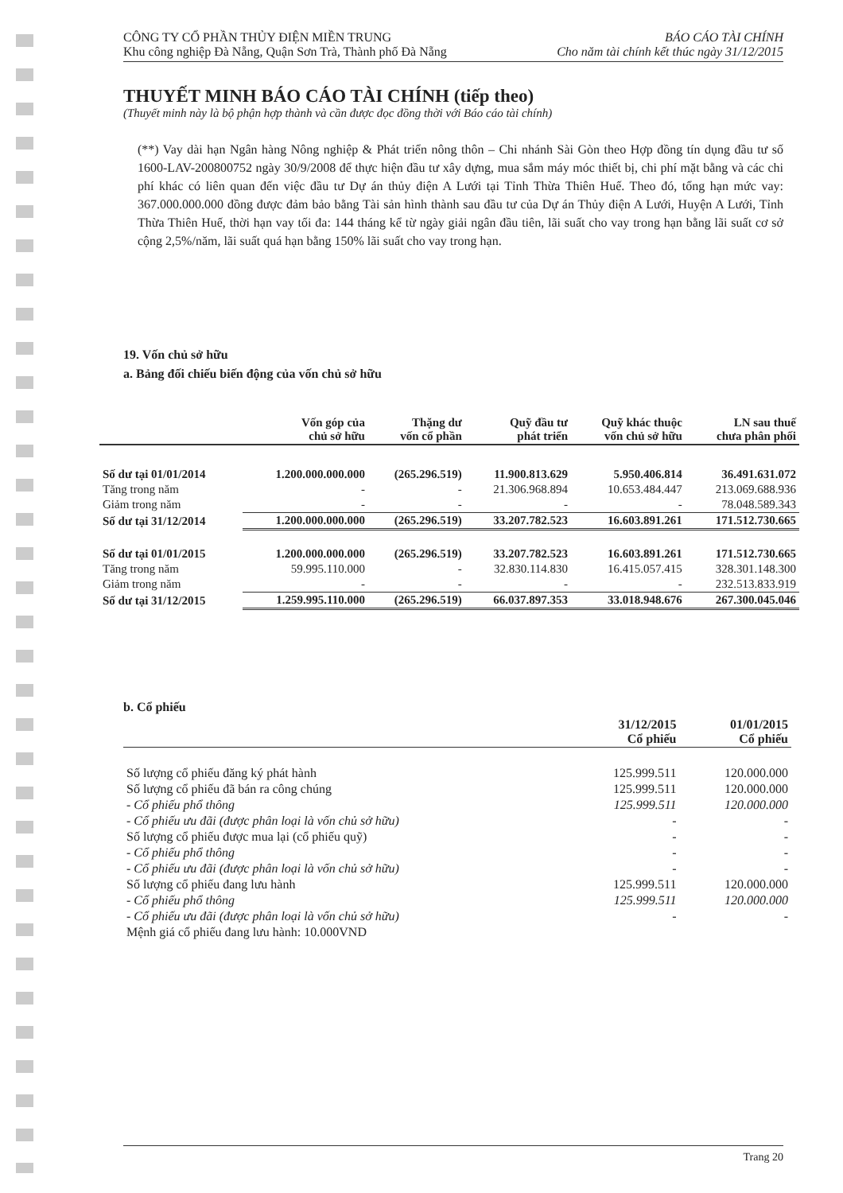CÔNG TY CỔ PHẦN THỦY ĐIỆN MIỀN TRUNG
Khu công nghiệp Đà Nẵng, Quận Sơn Trà, Thành phố Đà Nẵng
BÁO CÁO TÀI CHÍNH
Cho năm tài chính kết thúc ngày 31/12/2015
THUYẾT MINH BÁO CÁO TÀI CHÍNH (tiếp theo)
(Thuyết minh này là bộ phận hợp thành và cần được đọc đồng thời với Báo cáo tài chính)
(**) Vay dài hạn Ngân hàng Nông nghiệp & Phát triển nông thôn – Chi nhánh Sài Gòn theo Hợp đồng tín dụng đầu tư số 1600-LAV-200800752 ngày 30/9/2008 để thực hiện đầu tư xây dựng, mua sắm máy móc thiết bị, chi phí mặt bằng và các chi phí khác có liên quan đến việc đầu tư Dự án thủy điện A Lưới tại Tỉnh Thừa Thiên Huế. Theo đó, tổng hạn mức vay: 367.000.000.000 đồng được đảm bảo bằng Tài sản hình thành sau đầu tư của Dự án Thủy điện A Lưới, Huyện A Lưới, Tỉnh Thừa Thiên Huế, thời hạn vay tối đa: 144 tháng kể từ ngày giải ngân đầu tiên, lãi suất cho vay trong hạn bằng lãi suất cơ sở cộng 2,5%/năm, lãi suất quá hạn bằng 150% lãi suất cho vay trong hạn.
19. Vốn chủ sở hữu
a. Bảng đối chiếu biến động của vốn chủ sở hữu
| | Vốn góp của chủ sở hữu | Thặng dư vốn cổ phần | Quỹ đầu tư phát triển | Quỹ khác thuộc vốn chủ sở hữu | LN sau thuế chưa phân phối |
| --- | --- | --- | --- | --- | --- |
| Số dư tại 01/01/2014 | 1.200.000.000.000 | (265.296.519) | 11.900.813.629 | 5.950.406.814 | 36.491.631.072 |
| Tăng trong năm | - | - | 21.306.968.894 | 10.653.484.447 | 213.069.688.936 |
| Giảm trong năm | - | - | - | - | 78.048.589.343 |
| Số dư tại 31/12/2014 | 1.200.000.000.000 | (265.296.519) | 33.207.782.523 | 16.603.891.261 | 171.512.730.665 |
| Số dư tại 01/01/2015 | 1.200.000.000.000 | (265.296.519) | 33.207.782.523 | 16.603.891.261 | 171.512.730.665 |
| Tăng trong năm | 59.995.110.000 | - | 32.830.114.830 | 16.415.057.415 | 328.301.148.300 |
| Giảm trong năm | - | - | - | - | 232.513.833.919 |
| Số dư tại 31/12/2015 | 1.259.995.110.000 | (265.296.519) | 66.037.897.353 | 33.018.948.676 | 267.300.045.046 |
b. Cổ phiếu
| | 31/12/2015 Cổ phiếu | 01/01/2015 Cổ phiếu |
| --- | --- | --- |
| Số lượng cổ phiếu đăng ký phát hành | 125.999.511 | 120.000.000 |
| Số lượng cổ phiếu đã bán ra công chúng | 125.999.511 | 120.000.000 |
| - Cổ phiếu phổ thông | 125.999.511 | 120.000.000 |
| - Cổ phiếu ưu đãi (được phân loại là vốn chủ sở hữu) | - | - |
| Số lượng cổ phiếu được mua lại (cổ phiếu quỹ) | - | - |
| - Cổ phiếu phổ thông | - | - |
| - Cổ phiếu ưu đãi (được phân loại là vốn chủ sở hữu) | - | - |
| Số lượng cổ phiếu đang lưu hành | 125.999.511 | 120.000.000 |
| - Cổ phiếu phổ thông | 125.999.511 | 120.000.000 |
| - Cổ phiếu ưu đãi (được phân loại là vốn chủ sở hữu) | - | - |
| Mệnh giá cổ phiếu đang lưu hành: 10.000VND | | |
Trang 20